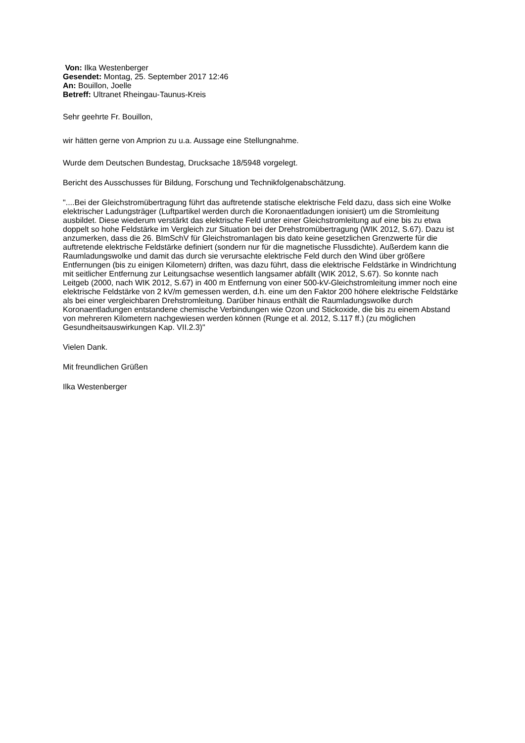Von: Ilka Westenberger
Gesendet: Montag, 25. September 2017 12:46
An: Bouillon, Joelle
Betreff: Ultranet Rheingau-Taunus-Kreis
Sehr geehrte Fr. Bouillon,
wir hätten gerne von Amprion zu u.a. Aussage eine Stellungnahme.
Wurde dem Deutschen Bundestag, Drucksache 18/5948 vorgelegt.
Bericht des Ausschusses für Bildung, Forschung und Technikfolgenabschätzung.
"....Bei der Gleichstromübertragung führt das auftretende statische elektrische Feld dazu, dass sich eine Wolke elektrischer Ladungsträger (Luftpartikel werden durch die Koronaentladungen ionisiert) um die Stromleitung ausbildet. Diese wiederum verstärkt das elektrische Feld unter einer Gleichstromleitung auf eine bis zu etwa doppelt so hohe Feldstärke im Vergleich zur Situation bei der Drehstromübertragung (WIK 2012, S.67). Dazu ist anzumerken, dass die 26. BImSchV für Gleichstromanlagen bis dato keine gesetzlichen Grenzwerte für die auftretende elektrische Feldstärke definiert (sondern nur für die magnetische Flussdichte). Außerdem kann die Raumladungswolke und damit das durch sie verursachte elektrische Feld durch den Wind über größere Entfernungen (bis zu einigen Kilometern) driften, was dazu führt, dass die elektrische Feldstärke in Windrichtung mit seitlicher Entfernung zur Leitungsachse wesentlich langsamer abfällt (WIK 2012, S.67). So konnte nach Leitgeb (2000, nach WIK 2012, S.67) in 400 m Entfernung von einer 500-kV-Gleichstromleitung immer noch eine elektrische Feldstärke von 2 kV/m gemessen werden, d.h. eine um den Faktor 200 höhere elektrische Feldstärke als bei einer vergleichbaren Drehstromleitung. Darüber hinaus enthält die Raumladungswolke durch Koronaentladungen entstandene chemische Verbindungen wie Ozon und Stickoxide, die bis zu einem Abstand von mehreren Kilometern nachgewiesen werden können (Runge et al. 2012, S.117 ff.) (zu möglichen Gesundheitsauswirkungen Kap. VII.2.3)"
Vielen Dank.
Mit freundlichen Grüßen
Ilka Westenberger